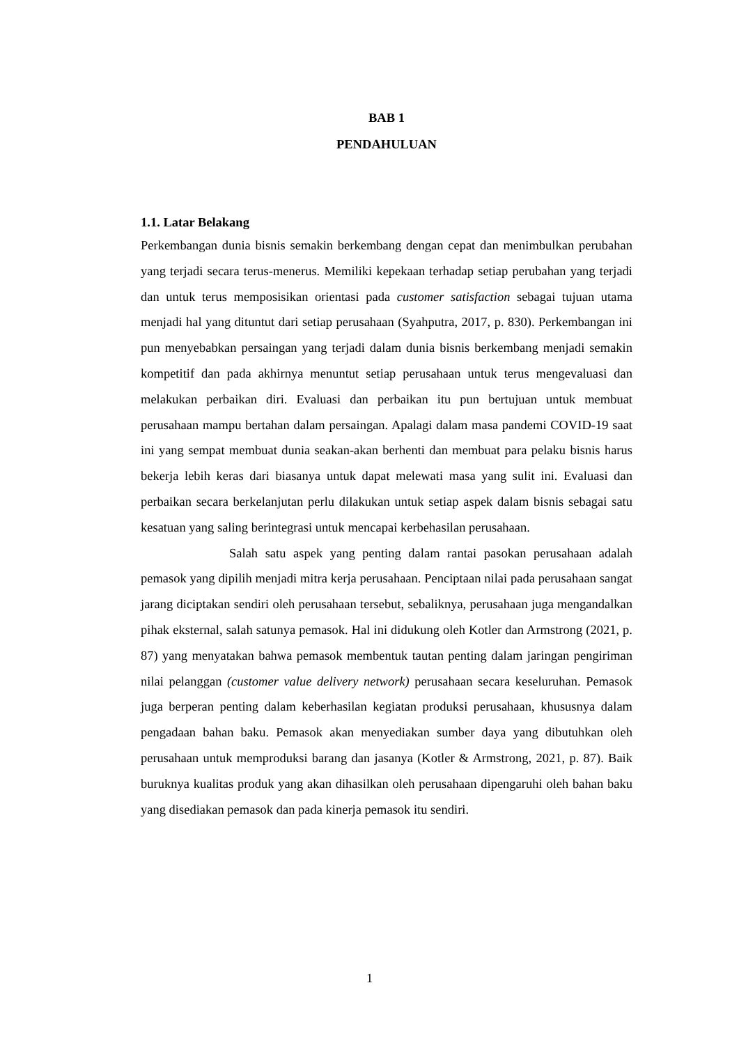BAB 1
PENDAHULUAN
1.1. Latar Belakang
Perkembangan dunia bisnis semakin berkembang dengan cepat dan menimbulkan perubahan yang terjadi secara terus-menerus. Memiliki kepekaan terhadap setiap perubahan yang terjadi dan untuk terus memposisikan orientasi pada customer satisfaction sebagai tujuan utama menjadi hal yang dituntut dari setiap perusahaan (Syahputra, 2017, p. 830). Perkembangan ini pun menyebabkan persaingan yang terjadi dalam dunia bisnis berkembang menjadi semakin kompetitif dan pada akhirnya menuntut setiap perusahaan untuk terus mengevaluasi dan melakukan perbaikan diri. Evaluasi dan perbaikan itu pun bertujuan untuk membuat perusahaan mampu bertahan dalam persaingan. Apalagi dalam masa pandemi COVID-19 saat ini yang sempat membuat dunia seakan-akan berhenti dan membuat para pelaku bisnis harus bekerja lebih keras dari biasanya untuk dapat melewati masa yang sulit ini. Evaluasi dan perbaikan secara berkelanjutan perlu dilakukan untuk setiap aspek dalam bisnis sebagai satu kesatuan yang saling berintegrasi untuk mencapai kerbehasilan perusahaan.
Salah satu aspek yang penting dalam rantai pasokan perusahaan adalah pemasok yang dipilih menjadi mitra kerja perusahaan. Penciptaan nilai pada perusahaan sangat jarang diciptakan sendiri oleh perusahaan tersebut, sebaliknya, perusahaan juga mengandalkan pihak eksternal, salah satunya pemasok. Hal ini didukung oleh Kotler dan Armstrong (2021, p. 87) yang menyatakan bahwa pemasok membentuk tautan penting dalam jaringan pengiriman nilai pelanggan (customer value delivery network) perusahaan secara keseluruhan. Pemasok juga berperan penting dalam keberhasilan kegiatan produksi perusahaan, khususnya dalam pengadaan bahan baku. Pemasok akan menyediakan sumber daya yang dibutuhkan oleh perusahaan untuk memproduksi barang dan jasanya (Kotler & Armstrong, 2021, p. 87). Baik buruknya kualitas produk yang akan dihasilkan oleh perusahaan dipengaruhi oleh bahan baku yang disediakan pemasok dan pada kinerja pemasok itu sendiri.
1